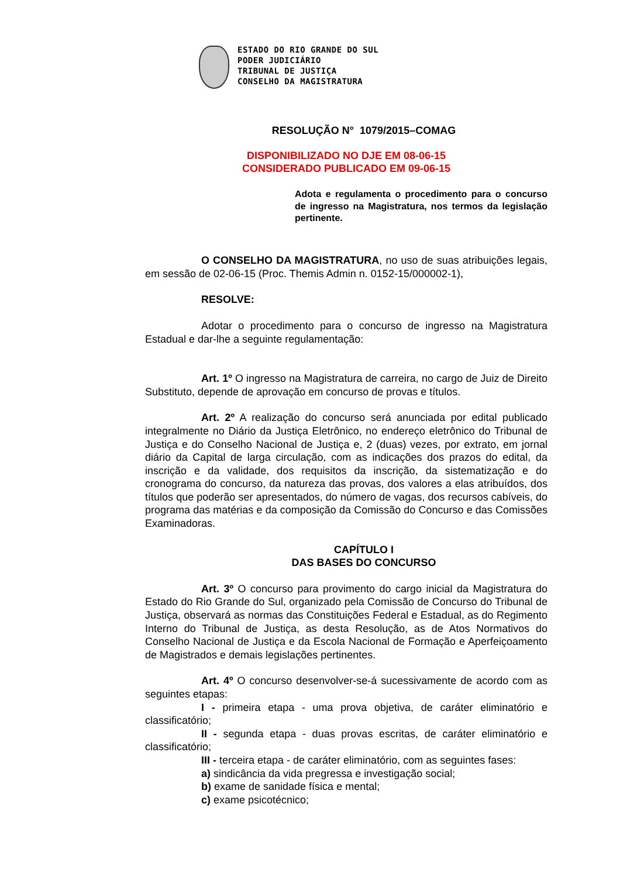ESTADO DO RIO GRANDE DO SUL
PODER JUDICIÁRIO
TRIBUNAL DE JUSTIÇA
CONSELHO DA MAGISTRATURA
RESOLUÇÃO N° 1079/2015–COMAG
DISPONIBILIZADO NO DJE EM 08-06-15
CONSIDERADO PUBLICADO EM 09-06-15
Adota e regulamenta o procedimento para o concurso de ingresso na Magistratura, nos termos da legislação pertinente.
O CONSELHO DA MAGISTRATURA, no uso de suas atribuições legais, em sessão de 02-06-15 (Proc. Themis Admin n. 0152-15/000002-1),
RESOLVE:
Adotar o procedimento para o concurso de ingresso na Magistratura Estadual e dar-lhe a seguinte regulamentação:
Art. 1º O ingresso na Magistratura de carreira, no cargo de Juiz de Direito Substituto, depende de aprovação em concurso de provas e títulos.
Art. 2º A realização do concurso será anunciada por edital publicado integralmente no Diário da Justiça Eletrônico, no endereço eletrônico do Tribunal de Justiça e do Conselho Nacional de Justiça e, 2 (duas) vezes, por extrato, em jornal diário da Capital de larga circulação, com as indicações dos prazos do edital, da inscrição e da validade, dos requisitos da inscrição, da sistematização e do cronograma do concurso, da natureza das provas, dos valores a elas atribuídos, dos títulos que poderão ser apresentados, do número de vagas, dos recursos cabíveis, do programa das matérias e da composição da Comissão do Concurso e das Comissões Examinadoras.
CAPÍTULO I
DAS BASES DO CONCURSO
Art. 3º O concurso para provimento do cargo inicial da Magistratura do Estado do Rio Grande do Sul, organizado pela Comissão de Concurso do Tribunal de Justiça, observará as normas das Constituições Federal e Estadual, as do Regimento Interno do Tribunal de Justiça, as desta Resolução, as de Atos Normativos do Conselho Nacional de Justiça e da Escola Nacional de Formação e Aperfeiçoamento de Magistrados e demais legislações pertinentes.
Art. 4º O concurso desenvolver-se-á sucessivamente de acordo com as seguintes etapas:
I - primeira etapa - uma prova objetiva, de caráter eliminatório e classificatório;
II - segunda etapa - duas provas escritas, de caráter eliminatório e classificatório;
III - terceira etapa - de caráter eliminatório, com as seguintes fases:
a) sindicância da vida pregressa e investigação social;
b) exame de sanidade física e mental;
c) exame psicotécnico;